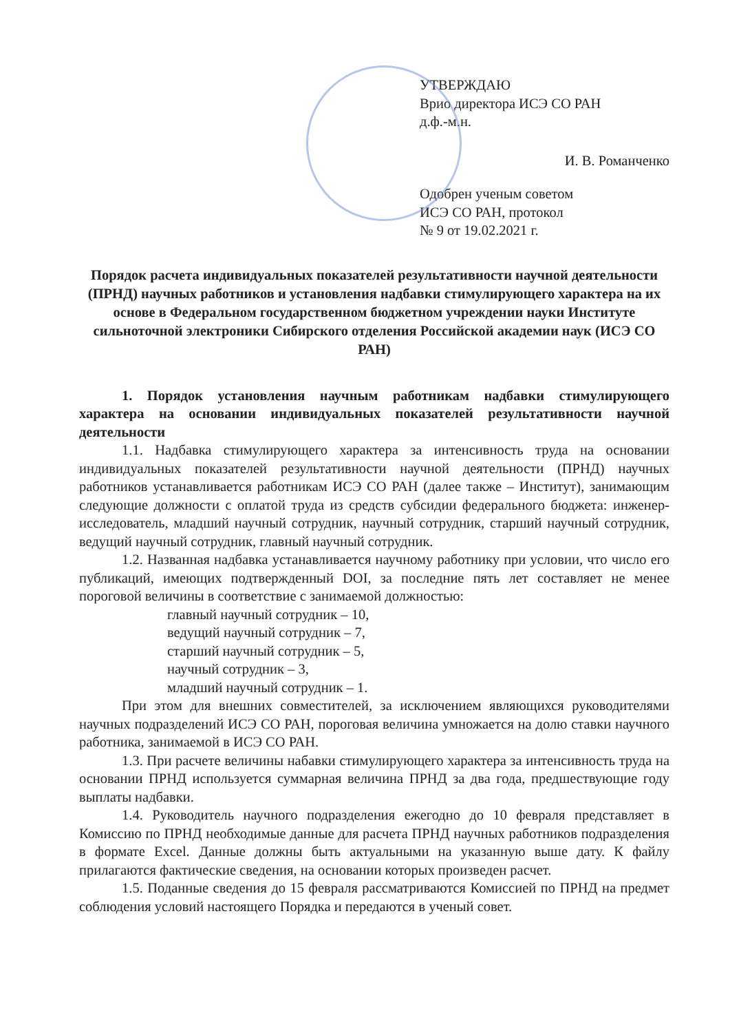УТВЕРЖДАЮ
Врио директора ИСЭ СО РАН
д.ф.-м.н.
И. В. Романченко
Одобрен ученым советом
ИСЭ СО РАН, протокол
№ 9 от 19.02.2021 г.
Порядок расчета индивидуальных показателей результативности научной деятельности (ПРНД) научных работников и установления надбавки стимулирующего характера на их основе в Федеральном государственном бюджетном учреждении науки Институте сильноточной электроники Сибирского отделения Российской академии наук (ИСЭ СО РАН)
1. Порядок установления научным работникам надбавки стимулирующего характера на основании индивидуальных показателей результативности научной деятельности
1.1. Надбавка стимулирующего характера за интенсивность труда на основании индивидуальных показателей результативности научной деятельности (ПРНД) научных работников устанавливается работникам ИСЭ СО РАН (далее также – Институт), занимающим следующие должности с оплатой труда из средств субсидии федерального бюджета: инженер-исследователь, младший научный сотрудник, научный сотрудник, старший научный сотрудник, ведущий научный сотрудник, главный научный сотрудник.
1.2. Названная надбавка устанавливается научному работнику при условии, что число его публикаций, имеющих подтвержденный DOI, за последние пять лет составляет не менее пороговой величины в соответствие с занимаемой должностью:
главный научный сотрудник – 10,
ведущий научный сотрудник – 7,
старший научный сотрудник – 5,
научный сотрудник – 3,
младший научный сотрудник – 1.
При этом для внешних совместителей, за исключением являющихся руководителями научных подразделений ИСЭ СО РАН, пороговая величина умножается на долю ставки научного работника, занимаемой в ИСЭ СО РАН.
1.3. При расчете величины набавки стимулирующего характера за интенсивность труда на основании ПРНД используется суммарная величина ПРНД за два года, предшествующие году выплаты надбавки.
1.4. Руководитель научного подразделения ежегодно до 10 февраля представляет в Комиссию по ПРНД необходимые данные для расчета ПРНД научных работников подразделения в формате Excel. Данные должны быть актуальными на указанную выше дату. К файлу прилагаются фактические сведения, на основании которых произведен расчет.
1.5. Поданные сведения до 15 февраля рассматриваются Комиссией по ПРНД на предмет соблюдения условий настоящего Порядка и передаются в ученый совет.